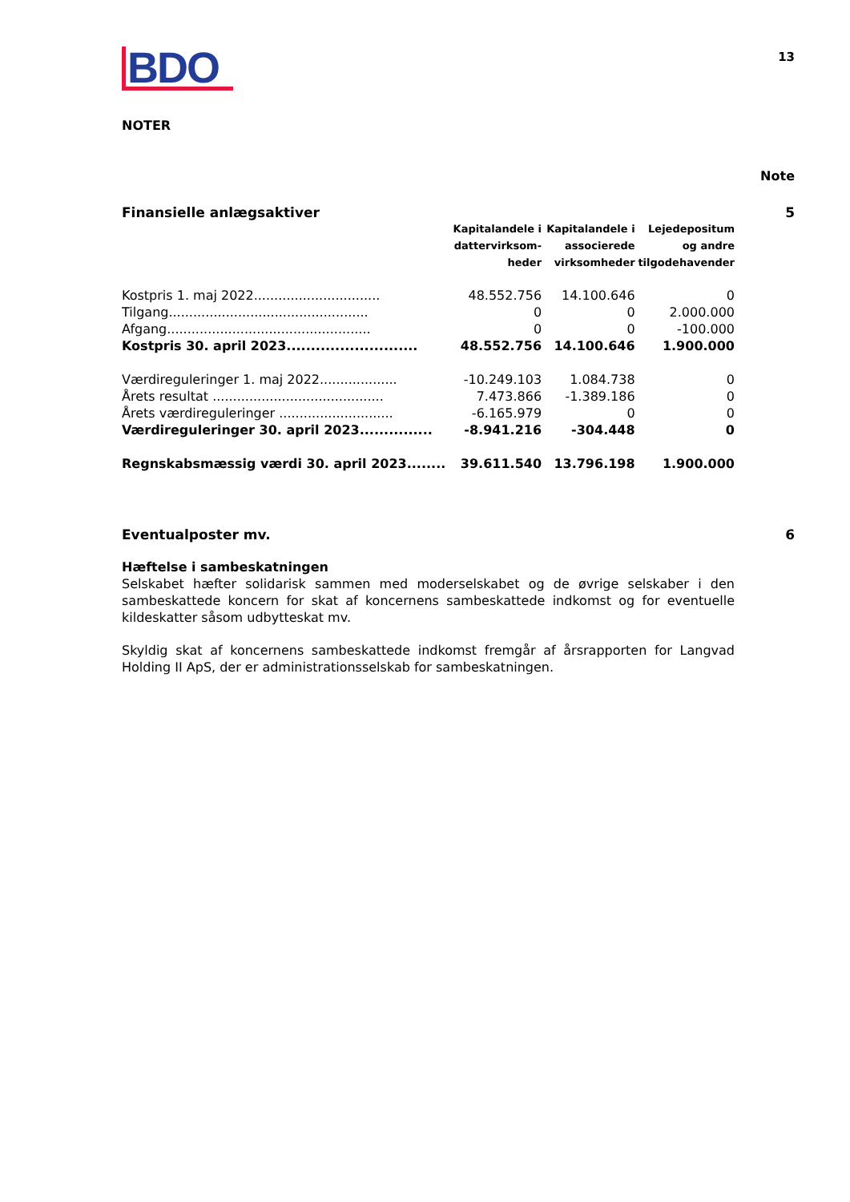BDO
13
NOTER
Note
Finansielle anlægsaktiver 5
| | Kapitalandele i dattervirksom- heder | Kapitalandele i associerede virksomheder | Lejedepositum og andre tilgodehavender |
| --- | --- | --- | --- |
| Kostpris 1. maj 2022............................... | 48.552.756 | 14.100.646 | 0 |
| Tilgang................................................. | 0 | 0 | 2.000.000 |
| Afgang.................................................. | 0 | 0 | -100.000 |
| Kostpris 30. april 2023........................... | 48.552.756 | 14.100.646 | 1.900.000 |
| Værdireguleringer 1. maj 2022................... | -10.249.103 | 1.084.738 | 0 |
| Årets resultat .......................................... | 7.473.866 | -1.389.186 | 0 |
| Årets værdireguleringer ............................ | -6.165.979 | 0 | 0 |
| Værdireguleringer 30. april 2023............... | -8.941.216 | -304.448 | 0 |
| Regnskabsmæssig værdi 30. april 2023........ | 39.611.540 | 13.796.198 | 1.900.000 |
Eventualposter mv. 6
Hæftelse i sambeskatningen
Selskabet hæfter solidarisk sammen med moderselskabet og de øvrige selskaber i den sambeskattede koncern for skat af koncernens sambeskattede indkomst og for eventuelle kildeskatter såsom udbytteskat mv.
Skyldig skat af koncernens sambeskattede indkomst fremgår af årsrapporten for Langvad Holding II ApS, der er administrationsselskab for sambeskatningen.